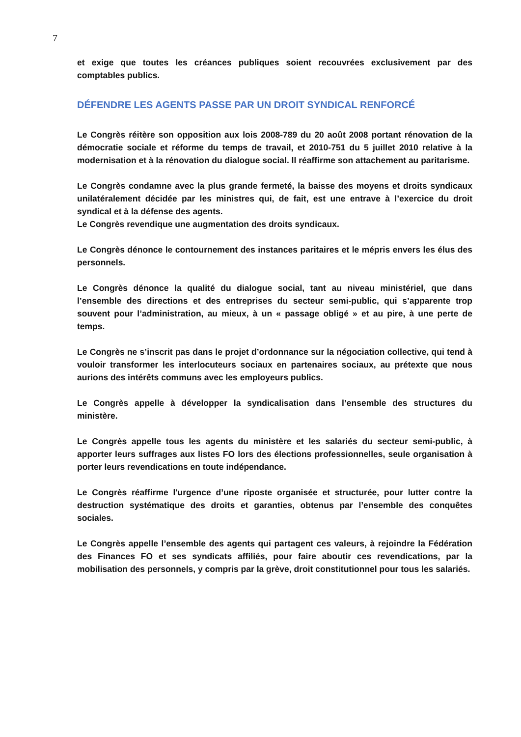7
et exige que toutes les créances publiques soient recouvrées exclusivement par des comptables publics.
DÉFENDRE LES AGENTS PASSE PAR UN DROIT SYNDICAL RENFORCÉ
Le Congrès réitère son opposition aux lois 2008-789 du 20 août 2008 portant rénovation de la démocratie sociale et réforme du temps de travail, et 2010-751 du 5 juillet 2010 relative à la modernisation et à la rénovation du dialogue social. Il réaffirme son attachement au paritarisme.
Le Congrès condamne avec la plus grande fermeté, la baisse des moyens et droits syndicaux unilatéralement décidée par les ministres qui, de fait, est une entrave à l’exercice du droit syndical et à la défense des agents.
Le Congrès revendique une augmentation des droits syndicaux.
Le Congrès dénonce le contournement des instances paritaires et le mépris envers les élus des personnels.
Le Congrès dénonce la qualité du dialogue social, tant au niveau ministériel, que dans l’ensemble des directions et des entreprises du secteur semi-public, qui s’apparente trop souvent pour l’administration, au mieux, à un « passage obligé » et au pire, à une perte de temps.
Le Congrès ne s’inscrit pas dans le projet d’ordonnance sur la négociation collective, qui tend à vouloir transformer les interlocuteurs sociaux en partenaires sociaux, au prétexte que nous aurions des intérêts communs avec les employeurs publics.
Le Congrès appelle à développer la syndicalisation dans l’ensemble des structures du ministère.
Le Congrès appelle tous les agents du ministère et les salariés du secteur semi-public, à apporter leurs suffrages aux listes FO lors des élections professionnelles, seule organisation à porter leurs revendications en toute indépendance.
Le Congrès réaffirme l'urgence d’une riposte organisée et structurée, pour lutter contre la destruction systématique des droits et garanties, obtenus par l’ensemble des conquêtes sociales.
Le Congrès appelle l’ensemble des agents qui partagent ces valeurs, à rejoindre la Fédération des Finances FO et ses syndicats affiliés, pour faire aboutir ces revendications, par la mobilisation des personnels, y compris par la grève, droit constitutionnel pour tous les salariés.